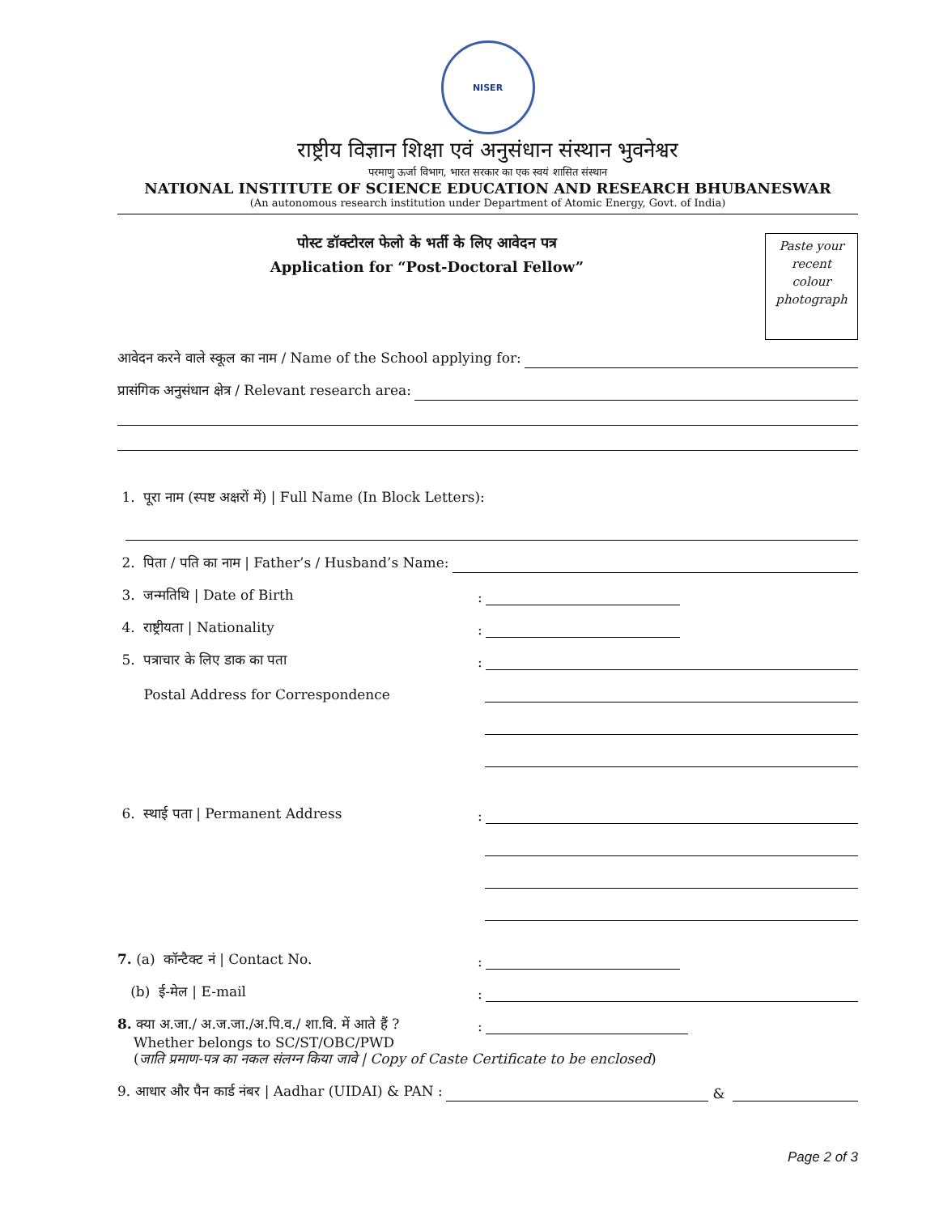NISER
राष्ट्रीय विज्ञान शिक्षा एवं अनुसंधान संस्थान भुवनेश्वर
परमाणु ऊर्जा विभाग, भारत सरकार का एक स्वयं शासित संस्थान
NATIONAL INSTITUTE OF SCIENCE EDUCATION AND RESEARCH BHUBANESWAR
(An autonomous research institution under Department of Atomic Energy, Govt. of India)
Paste your
recent
colour
photograph
पोस्ट डॉक्टोरल फेलो के भर्ती के लिए आवेदन पत्र
Application for “Post-Doctoral Fellow”
आवेदन करने वाले स्कूल का नाम / Name of the School applying for:
प्रासंगिक अनुसंधान क्षेत्र / Relevant research area:
1. पूरा नाम (स्पष्ट अक्षरों में) | Full Name (In Block Letters):
2. पिता / पति का नाम | Father’s / Husband’s Name:
3. जन्मतिथि | Date of Birth:
4. राष्ट्रीयता | Nationality:
5. पत्राचार के लिए डाक का पता:
Postal Address for Correspondence
6. स्थाई पता | Permanent Address:
7. (a) कॉन्टैक्ट नं | Contact No.:
(b) ई-मेल | E-mail:
8. क्या अ.जा./ अ.ज.जा./अ.पि.व./ शा.वि. में आते हैं ?:
Whether belongs to SC/ST/OBC/PWD
(जाति प्रमाण-पत्र का नकल संलग्न किया जावे | Copy of Caste Certificate to be enclosed)
9. आधार और पैन कार्ड नंबर | Aadhar (UIDAI) & PAN : &
Page 2 of 3